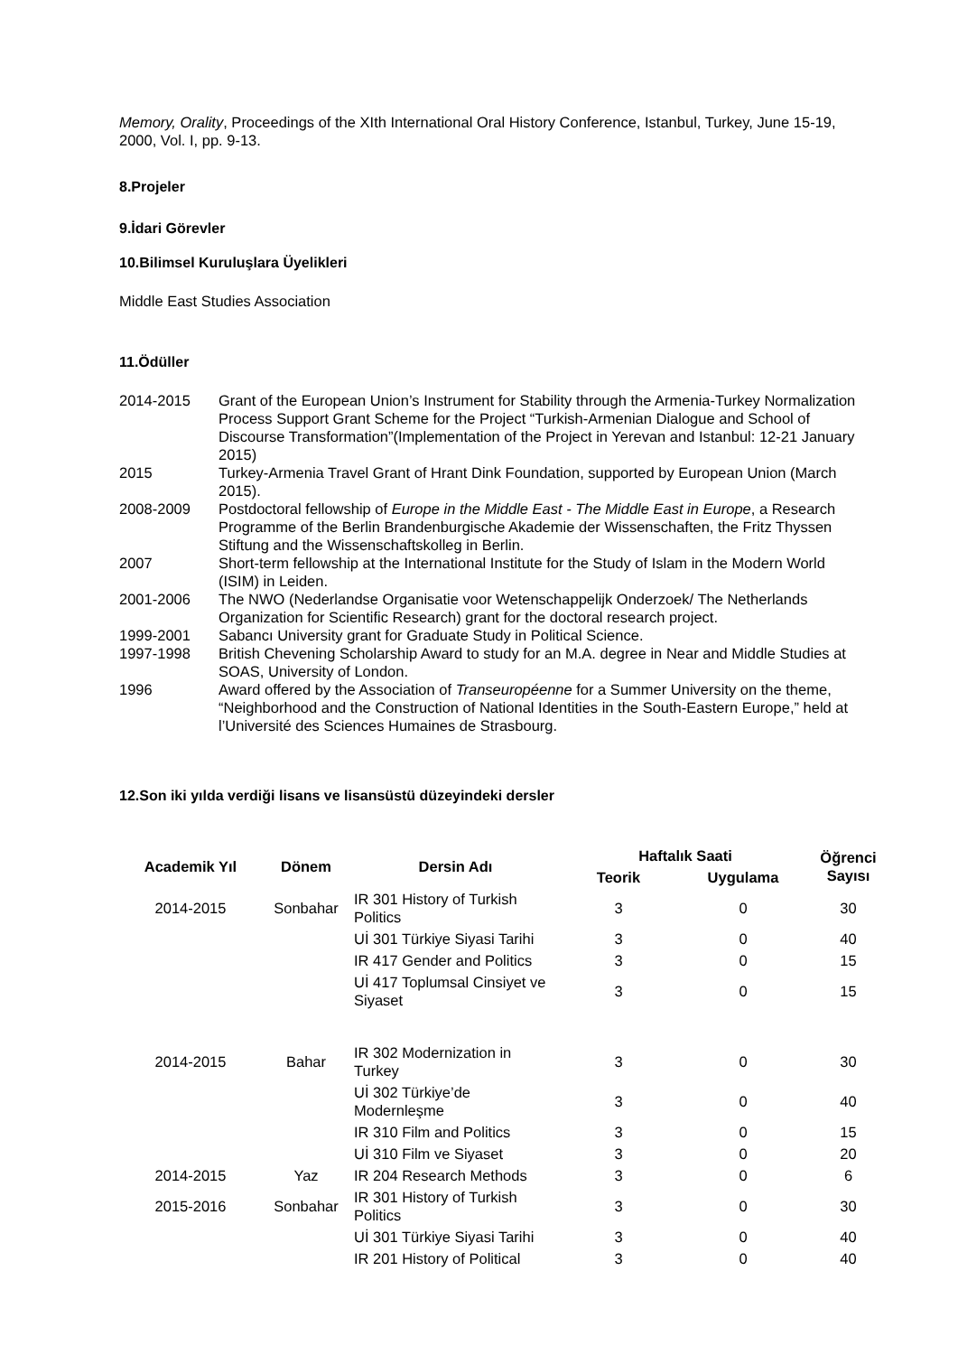Memory, Orality, Proceedings of the XIth International Oral History Conference, Istanbul, Turkey, June 15-19, 2000, Vol. I, pp. 9-13.
8.Projeler
9.İdari Görevler
10.Bilimsel Kuruluşlara Üyelikleri
Middle East Studies Association
11.Ödüller
2014-2015
Grant of the European Union’s Instrument for Stability through the Armenia-Turkey Normalization Process Support Grant Scheme for the Project “Turkish-Armenian Dialogue and School of Discourse Transformation”(Implementation of the Project in Yerevan and Istanbul: 12-21 January 2015)
2015
Turkey-Armenia Travel Grant of Hrant Dink Foundation, supported by European Union (March 2015).
2008-2009
Postdoctoral fellowship of Europe in the Middle East - The Middle East in Europe, a Research Programme of the Berlin Brandenburgische Akademie der Wissenschaften, the Fritz Thyssen Stiftung and the Wissenschaftskolleg in Berlin.
2007
Short-term fellowship at the International Institute for the Study of Islam in the Modern World (ISIM) in Leiden.
2001-2006
The NWO (Nederlandse Organisatie voor Wetenschappelijk Onderzoek/ The Netherlands Organization for Scientific Research) grant for the doctoral research project.
1999-2001
Sabancı University grant for Graduate Study in Political Science.
1997-1998
British Chevening Scholarship Award to study for an M.A. degree in Near and Middle Studies at SOAS, University of London.
1996
Award offered by the Association of Transeuropéenne for a Summer University on the theme, “Neighborhood and the Construction of National Identities in the South-Eastern Europe,” held at l’Université des Sciences Humaines de Strasbourg.
12.Son iki yılda verdiği lisans ve lisansüstü düzeyindeki dersler
| Academik Yıl | Dönem | Dersin Adı | Haftalık Saati | | Öğrenci Sayısı |
| --- | --- | --- | --- | --- | --- |
| | | | Teorik | Uygulama | |
| 2014-2015 | Sonbahar | IR 301 History of Turkish Politics | 3 | 0 | 30 |
| | | Uİ 301 Türkiye Siyasi Tarihi | 3 | 0 | 40 |
| | | IR 417 Gender and Politics | 3 | 0 | 15 |
| | | Uİ 417 Toplumsal Cinsiyet ve Siyaset | 3 | 0 | 15 |
| 2014-2015 | Bahar | IR 302 Modernization in Turkey | 3 | 0 | 30 |
| | | Uİ 302 Türkiye’de Modernleşme | 3 | 0 | 40 |
| | | IR 310 Film and Politics | 3 | 0 | 15 |
| | | Uİ 310 Film ve Siyaset | 3 | 0 | 20 |
| 2014-2015 | Yaz | IR 204 Research Methods | 3 | 0 | 6 |
| 2015-2016 | Sonbahar | IR 301 History of Turkish Politics | 3 | 0 | 30 |
| | | Uİ 301 Türkiye Siyasi Tarihi | 3 | 0 | 40 |
| | | IR 201 History of Political | 3 | 0 | 40 |